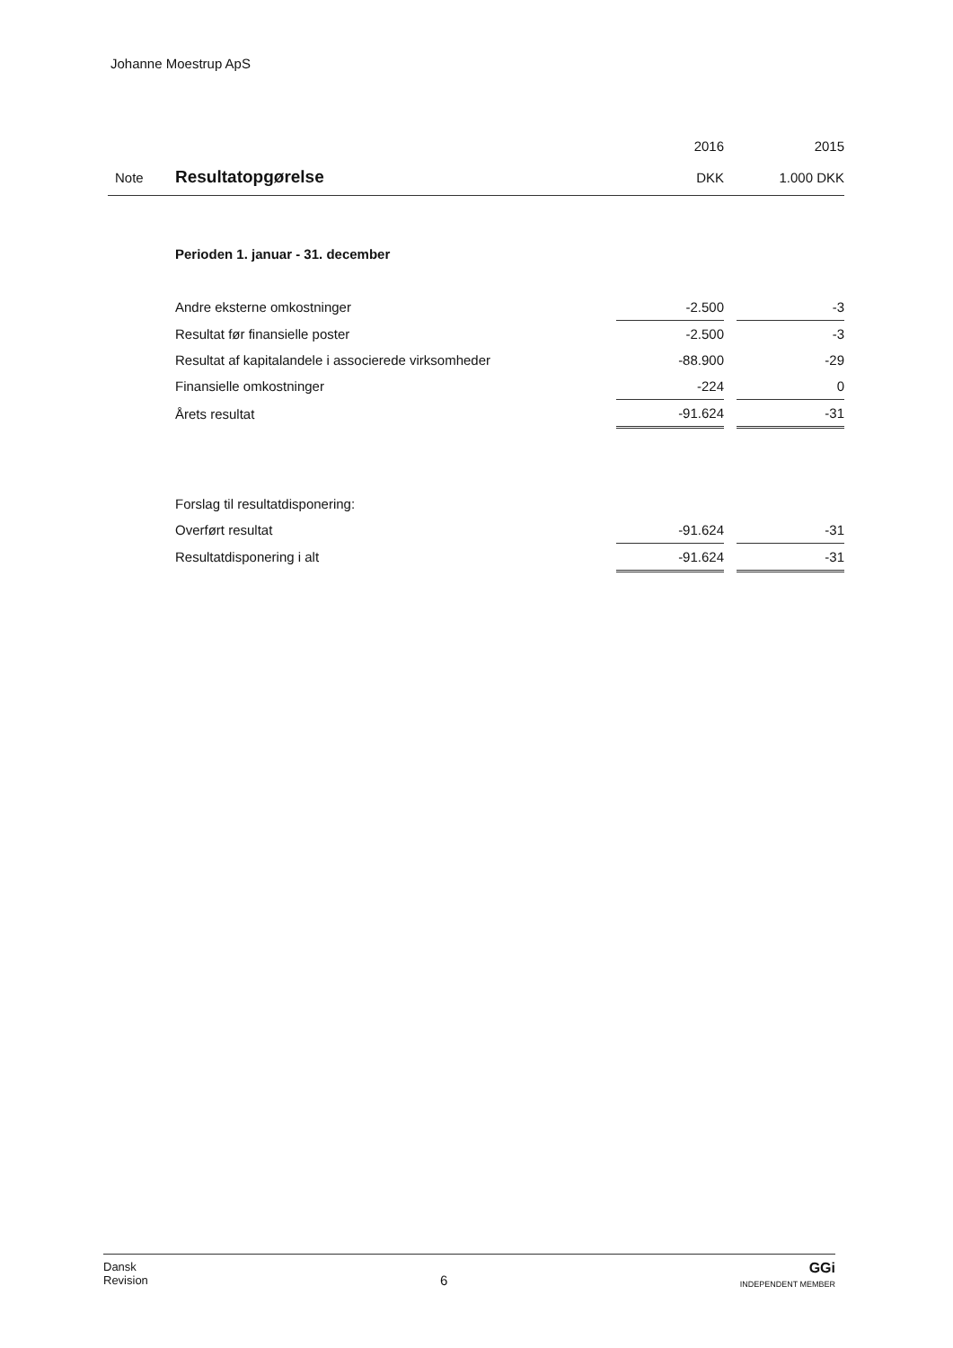Johanne Moestrup ApS
| | | 2016 | | 2015 |
| Note | Resultatopgørelse | DKK | | 1.000 DKK |
| | Perioden 1. januar - 31. december | | | |
| | Andre eksterne omkostninger | -2.500 | | -3 |
| | Resultat før finansielle poster | -2.500 | | -3 |
| | Resultat af kapitalandele i associerede virksomheder | -88.900 | | -29 |
| | Finansielle omkostninger | -224 | | 0 |
| | Årets resultat | -91.624 | | -31 |
| | Forslag til resultatdisponering: | | | |
| | Overført resultat | -91.624 | | -31 |
| | Resultatdisponering i alt | -91.624 | | -31 |
Dansk
Revision
6
GGi
INDEPENDENT MEMBER